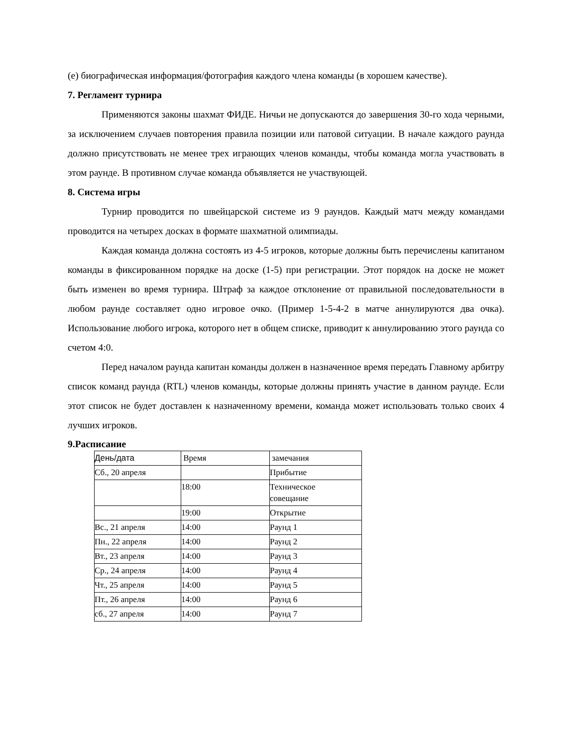(e) биографическая информация/фотография каждого члена команды (в хорошем качестве).
7. Регламент турнира
Применяются законы шахмат ФИДЕ. Ничьи не допускаются до завершения 30-го хода черными, за исключением случаев повторения правила позиции или патовой ситуации. В начале каждого раунда должно присутствовать не менее трех играющих членов команды, чтобы команда могла участвовать в этом раунде. В противном случае команда объявляется не участвующей.
8. Система игры
Турнир проводится по швейцарской системе из 9 раундов. Каждый матч между командами проводится на четырех досках в формате шахматной олимпиады.
Каждая команда должна состоять из 4-5 игроков, которые должны быть перечислены капитаном команды в фиксированном порядке на доске (1-5) при регистрации. Этот порядок на доске не может быть изменен во время турнира. Штраф за каждое отклонение от правильной последовательности в любом раунде составляет одно игровое очко. (Пример 1-5-4-2 в матче аннулируются два очка). Использование любого игрока, которого нет в общем списке, приводит к аннулированию этого раунда со счетом 4:0.
Перед началом раунда капитан команды должен в назначенное время передать Главному арбитру список команд раунда (RTL) членов команды, которые должны принять участие в данном раунде. Если этот список не будет доставлен к назначенному времени, команда может использовать только своих 4 лучших игроков.
9.Расписание
| День/дата | Время | замечания |
| Сб., 20 апреля | | Прибытие |
| | 18:00 | Техническое совещание |
| | 19:00 | Открытие |
| Вс., 21 апреля | 14:00 | Раунд 1 |
| Пн., 22 апреля | 14:00 | Раунд 2 |
| Вт., 23 апреля | 14:00 | Раунд 3 |
| Ср., 24 апреля | 14:00 | Раунд 4 |
| Чт., 25 апреля | 14:00 | Раунд 5 |
| Пт., 26 апреля | 14:00 | Раунд 6 |
| сб., 27 апреля | 14:00 | Раунд 7 |